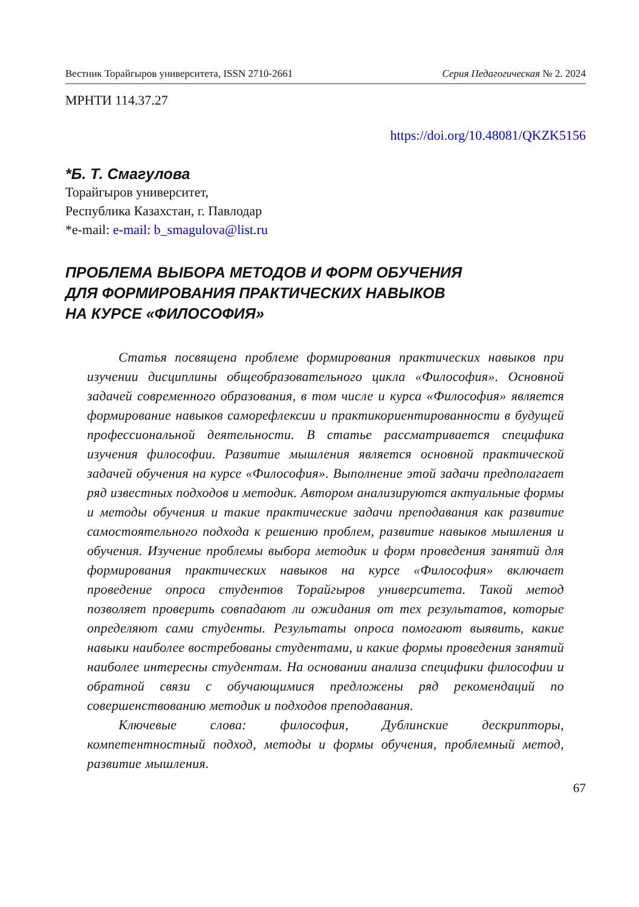Вестник Торайгыров университета, ISSN 2710-2661 Серия Педагогическая № 2. 2024
МРНТИ 114.37.27
https://doi.org/10.48081/QKZK5156
*Б. Т. Смагулова
Торайгыров университет,
Республика Казахстан, г. Павлодар
*e-mail: e-mail: b_smagulova@list.ru
ПРОБЛЕМА ВЫБОРА МЕТОДОВ И ФОРМ ОБУЧЕНИЯ
ДЛЯ ФОРМИРОВАНИЯ ПРАКТИЧЕСКИХ НАВЫКОВ
НА КУРСЕ «ФИЛОСОФИЯ»
Статья посвящена проблеме формирования практических навыков при изучении дисциплины общеобразовательного цикла «Философия». Основной задачей современного образования, в том числе и курса «Философия» является формирование навыков саморефлексии и практикориентированности в будущей профессиональной деятельности. В статье рассматривается специфика изучения философии. Развитие мышления является основной практической задачей обучения на курсе «Философия». Выполнение этой задачи предполагает ряд известных подходов и методик. Автором анализируются актуальные формы и методы обучения и такие практические задачи преподавания как развитие самостоятельного подхода к решению проблем, развитие навыков мышления и обучения. Изучение проблемы выбора методик и форм проведения занятий для формирования практических навыков на курсе «Философия» включает проведение опроса студентов Торайгыров университета. Такой метод позволяет проверить совпадают ли ожидания от тех результатов, которые определяют сами студенты. Результаты опроса помогают выявить, какие навыки наиболее востребованы студентами, и какие формы проведения занятий наиболее интересны студентам. На основании анализа специфики философии и обратной связи с обучающимися предложены ряд рекомендаций по совершенствованию методик и подходов преподавания.
Ключевые слова: философия, Дублинские дескрипторы, компетентностный подход, методы и формы обучения, проблемный метод, развитие мышления.
67